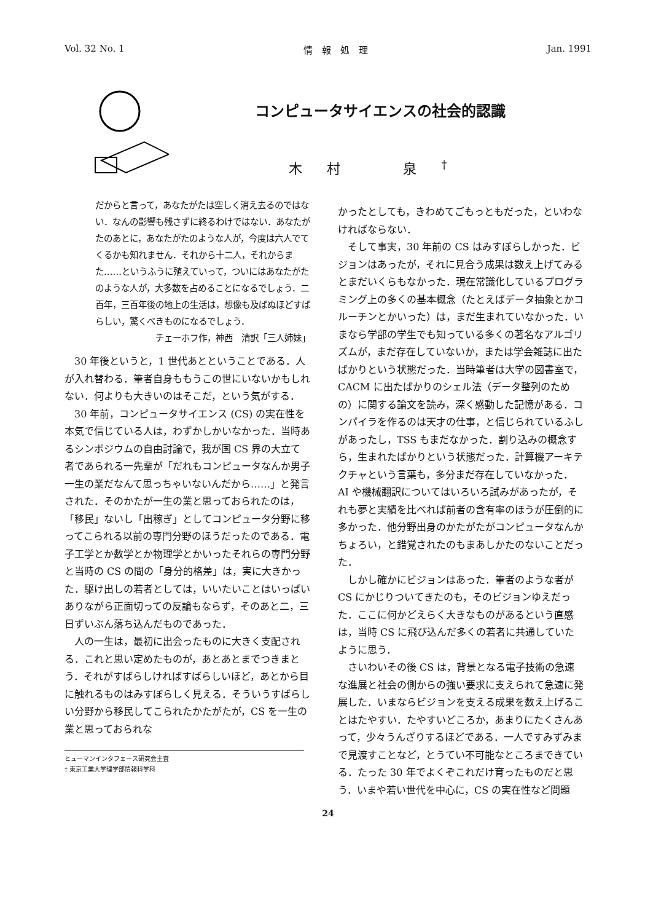Vol. 32 No. 1 情　報　処　理 Jan. 1991
コンピュータサイエンスの社会的認識
木村　泉<sup>†</sup>
だからと言って，あなたがたは空しく消え去るのではない．なんの影響も残さずに終るわけではない．あなたがたのあとに，あなたがたのような人が，今度は六人でてくるかも知れません．それから十二人，それからまた……というふうに殖えていって，ついにはあなたがたのような人が，大多数を占めることになるでしょう．二百年，三百年後の地上の生活は，想像も及ばぬほどすばらしい，驚くべきものになるでしょう．
チェーホフ作，神西　清訳「三人姉妹」
30 年後というと，1 世代あとということである．人が入れ替わる．筆者自身ももうこの世にいないかもしれない．何よりも大きいのはそこだ，という気がする．
30 年前，コンピュータサイエンス (CS) の実在性を本気で信じている人は，わずかしかいなかった．当時あるシンポジウムの自由討論で，我が国 CS 界の大立て者であられる一先輩が「だれもコンピュータなんか男子一生の業だなんて思っちゃいないんだから……」と発言された．そのかたが一生の業と思っておられたのは，「移民」ないし「出稼ぎ」としてコンピュータ分野に移ってこられる以前の専門分野のほうだったのである．電子工学とか数学とか物理学とかいったそれらの専門分野と当時の CS の間の「身分的格差」は，実に大きかった．駆け出しの若者としては，いいたいことはいっぱいありながら正面切っての反論もならず，そのあと二，三日ずいぶん落ち込んだものであった．
人の一生は，最初に出会ったものに大きく支配される．これと思い定めたものが，あとあとまでつきまとう．それがすばらしければすばらしいほど，あとから目に触れるものはみすぼらしく見える．そういうすばらしい分野から移民してこられたかたがたが，CS を一生の業と思っておられな
ヒューマンインタフェース研究会主査
† 東京工業大学理学部情報科学科
かったとしても，きわめてごもっともだった，といわなければならない．
そして事実，30 年前の CS はみすぼらしかった．ビジョンはあったが，それに見合う成果は数え上げてみるとまだいくらもなかった．現在常識化しているプログラミング上の多くの基本概念（たとえばデータ抽象とかコルーチンとかいった）は，まだ生まれていなかった．いまなら学部の学生でも知っている多くの著名なアルゴリズムが，まだ存在していないか，または学会雑誌に出たばかりという状態だった．当時筆者は大学の図書室で，CACM に出たばかりのシェル法（データ整列のための）に関する論文を読み，深く感動した記憶がある．コンパイラを作るのは天才の仕事，と信じられているふしがあったし，TSS もまだなかった．割り込みの概念すら，生まれたばかりという状態だった．計算機アーキテクチャという言葉も，多分まだ存在していなかった．AI や機械翻訳についてはいろいろ試みがあったが，それも夢と実績を比べれば前者の含有率のほうが圧倒的に多かった．他分野出身のかたがたがコンピュータなんかちょろい，と錯覚されたのもまあしかたのないことだった．
しかし確かにビジョンはあった．筆者のような者が CS にかじりついてきたのも，そのビジョンゆえだった．ここに何かどえらく大きなものがあるという直感は，当時 CS に飛び込んだ多くの若者に共通していたように思う．
さいわいその後 CS は，背景となる電子技術の急速な進展と社会の側からの強い要求に支えられて急速に発展した．いまならビジョンを支える成果を数え上げることはたやすい．たやすいどころか，あまりにたくさんあって，少々うんざりするほどである．一人ですみずみまで見渡すことなど，とうてい不可能なところまできている．たった 30 年でよくぞこれだけ育ったものだと思う．いまや若い世代を中心に，CS の実在性など問題
24